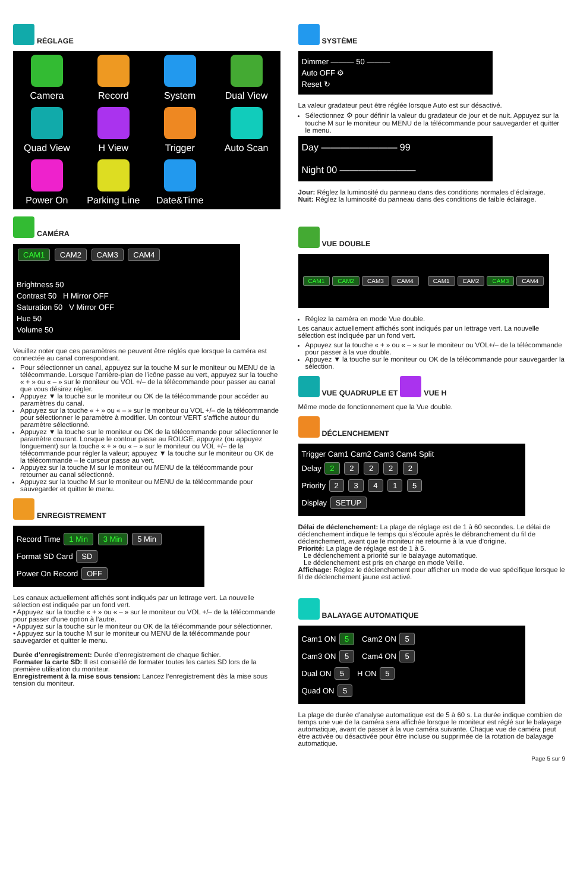RÉGLAGE
Camera
Record
System
Dual View
Quad View
H View
Trigger
Auto Scan
Power On
Parking Line
Date&Time
CAMÉRA
CAM1 CAM2 CAM3 CAM4
Brightness 50
Contrast 50 H Mirror OFF
Saturation 50 V Mirror OFF
Hue 50
Volume 50
Veuillez noter que ces paramètres ne peuvent être réglés que lorsque la caméra est connectée au canal correspondant.
Pour sélectionner un canal, appuyez sur la touche M sur le moniteur ou MENU de la télécommande. Lorsque l’arrière-plan de l’icône passe au vert, appuyez sur la touche « + » ou « – » sur le moniteur ou VOL +/– de la télécommande pour passer au canal que vous désirez régler.
Appuyez ▼ la touche sur le moniteur ou OK de la télécommande pour accéder au paramètres du canal.
Appuyez sur la touche « + » ou « – » sur le moniteur ou VOL +/– de la télécommande pour sélectionner le paramètre à modifier. Un contour VERT s’affiche autour du paramètre sélectionné.
Appuyez ▼ la touche sur le moniteur ou OK de la télécommande pour sélectionner le paramètre courant. Lorsque le contour passe au ROUGE, appuyez (ou appuyez longuement) sur la touche « + » ou « – » sur le moniteur ou VOL +/– de la télécommande pour régler la valeur; appuyez ▼ la touche sur le moniteur ou OK de la télécommande – le curseur passe au vert.
Appuyez sur la touche M sur le moniteur ou MENU de la télécommande pour retourner au canal sélectionné.
Appuyez sur la touche M sur le moniteur ou MENU de la télécommande pour sauvegarder et quitter le menu.
ENREGISTREMENT
Record Time 1 Min 3 Min 5 Min
Format SD Card SD
Power On Record OFF
Les canaux actuellement affichés sont indiqués par un lettrage vert. La nouvelle sélection est indiquée par un fond vert.
• Appuyez sur la touche « + » ou « – » sur le moniteur ou VOL +/– de la télécommande pour passer d’une option à l’autre.
• Appuyez sur la touche sur le moniteur ou OK de la télécommande pour sélectionner.
• Appuyez sur la touche M sur le moniteur ou MENU de la télécommande pour sauvegarder et quitter le menu.
Durée d’enregistrement: Durée d’enregistrement de chaque fichier.
Formater la carte SD: Il est conseillé de formater toutes les cartes SD lors de la première utilisation du moniteur.
Enregistrement à la mise sous tension: Lancez l’enregistrement dès la mise sous tension du moniteur.
SYSTÈME
Dimmer ——— 50 ———
Auto OFF ⚙
Reset ↻
La valeur gradateur peut être réglée lorsque Auto est sur désactivé.
Sélectionnez ⚙ pour définir la valeur du gradateur de jour et de nuit. Appuyez sur la touche M sur le moniteur ou MENU de la télécommande pour sauvegarder et quitter le menu.
Day ———————— 99
Night 00 ————————
Jour: Réglez la luminosité du panneau dans des conditions normales d’éclairage.
Nuit: Réglez la luminosité du panneau dans des conditions de faible éclairage.
VUE DOUBLE
CAM1 CAM2 CAM3 CAM4 CAM1 CAM2 CAM3 CAM4
Réglez la caméra en mode Vue double.
Les canaux actuellement affichés sont indiqués par un lettrage vert. La nouvelle sélection est indiquée par un fond vert.
Appuyez sur la touche « + » ou « – » sur le moniteur ou VOL+/– de la télécommande pour passer à la vue double.
Appuyez ▼ la touche sur le moniteur ou OK de la télécommande pour sauvegarder la sélection.
VUE QUADRUPLE ET VUE H
Même mode de fonctionnement que la Vue double.
DÉCLENCHEMENT
Trigger Cam1 Cam2 Cam3 Cam4 Split
Delay 2 2 2 2 2
Priority 2 3 4 1 5
Display SETUP
Délai de déclenchement: La plage de réglage est de 1 à 60 secondes. Le délai de déclenchement indique le temps qui s’écoule après le débranchement du fil de déclenchement, avant que le moniteur ne retourne à la vue d’origine.
Priorité: La plage de réglage est de 1 à 5.
Le déclenchement a priorité sur le balayage automatique.
Le déclenchement est pris en charge en mode Veille.
Affichage: Réglez le déclenchement pour afficher un mode de vue spécifique lorsque le fil de déclenchement jaune est activé.
BALAYAGE AUTOMATIQUE
Cam1 ON 5 Cam2 ON 5
Cam3 ON 5 Cam4 ON 5
Dual ON 5 H ON 5
Quad ON 5
La plage de durée d’analyse automatique est de 5 à 60 s. La durée indique combien de temps une vue de la caméra sera affichée lorsque le moniteur est réglé sur le balayage automatique, avant de passer à la vue caméra suivante. Chaque vue de caméra peut être activée ou désactivée pour être incluse ou supprimée de la rotation de balayage automatique.
Page 5 sur 9